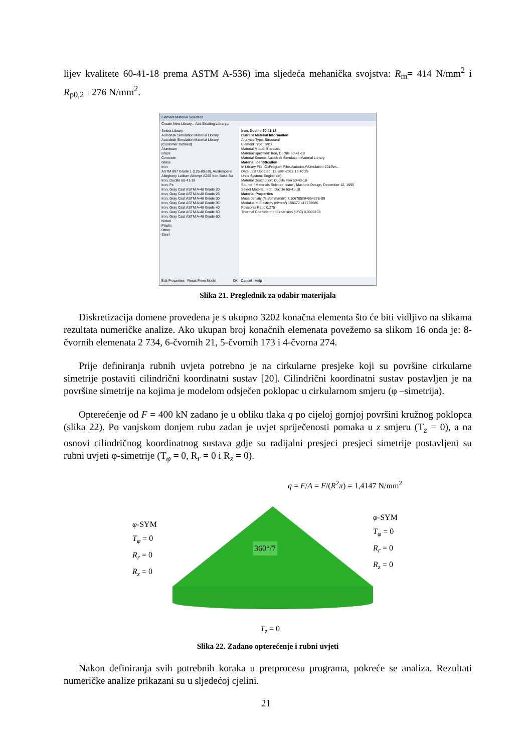lijev kvalitete 60-41-18 prema ASTM A-536) ima sljedeća mehanička svojstva: R<sub>m</sub>= 414 N/mm<sup>2</sup> i R<sub>p0,2</sub>= 276 N/mm<sup>2</sup>.
Element Material Selection
Create New Library... Add Existing Library...
Select Library
Autodesk Simulation Material Library
Autodesk Simulation Material Library
[Customer Defined]
Aluminum
Brass
Concrete
Glass
Iron
ASTM 897 Grade 1 (125-80-10), Austempere
Allegheny Ludlum Altempr A286 Iron-Base Su
Iron, Ductile 60-41-18
Iron, Fe
Iron, Gray Cast ASTM A-48 Grade 20
Iron, Gray Cast ASTM A-48 Grade 25
Iron, Gray Cast ASTM A-48 Grade 30
Iron, Gray Cast ASTM A-48 Grade 35
Iron, Gray Cast ASTM A-48 Grade 40
Iron, Gray Cast ASTM A-48 Grade 50
Iron, Gray Cast ASTM A-48 Grade 60
Nickel
Plastic
Other
Steel
Iron, Ductile 60-41-18
Current Material Information
Analysis Type: Structural
Element Type: Brick
Material Model: Standard
Material Specified: Iron, Ductile 60-41-18
Material Source: Autodesk Simulation Material Library
Material Identification
In Library File: C:\Program Files\Autodesk\Simulation 2016\m...
Date Last Updated: 12-SRP-2012 16:40:25
Units System: English (in)
Material Description: Ductile Iron 60-40-18
Source: "Materials Selector Issue", Machine Design, December 12, 1995
Select Material: Iron, Ductile 60-41-18
Material Properties
Mass density (N·s²/mm/mm³) 7,10678529486429E-09
Modulus of Elasticity (N/mm²) 158579,417733585
Poisson's Ratio 0,275
Thermal Coefficient of Expansion (1/°C) 0,0000108
Edit Properties Reset From Model OK Cancel Help
Slika 21. Preglednik za odabir materijala
Diskretizacija domene provedena je s ukupno 3202 konačna elementa što će biti vidljivo na slikama rezultata numeričke analize. Ako ukupan broj konačnih elemenata povežemo sa slikom 16 onda je: 8-čvornih elemenata 2 734, 6-čvornih 21, 5-čvornih 173 i 4-čvorna 274.
Prije definiranja rubnih uvjeta potrebno je na cirkularne presjeke koji su površine cirkularne simetrije postaviti cilindrični koordinatni sustav [20]. Cilindrični koordinatni sustav postavljen je na površine simetrije na kojima je modelom odsječen poklopac u cirkularnom smjeru (φ –simetrija).
Opterećenje od F = 400 kN zadano je u obliku tlaka q po cijeloj gornjoj površini kružnog poklopca (slika 22). Po vanjskom donjem rubu zadan je uvjet spriječenosti pomaka u z smjeru (T<sub>z</sub> = 0), a na osnovi cilindričnog koordinatnog sustava gdje su radijalni presjeci presjeci simetrije postavljeni su rubni uvjeti φ-simetrije (T<sub>φ</sub> = 0, R<sub>r</sub> = 0 i R<sub>z</sub> = 0).
q = F/A = F/(R<sup>2</sup>π) = 1,4147 N/mm<sup>2</sup>
φ-SYM
T<sub>φ</sub> = 0
R<sub>r</sub> = 0
R<sub>z</sub> = 0
360°/7
φ-SYM
T<sub>φ</sub> = 0
R<sub>r</sub> = 0
R<sub>z</sub> = 0
T<sub>z</sub> = 0
Slika 22. Zadano opterećenje i rubni uvjeti
Nakon definiranja svih potrebnih koraka u pretprocesu programa, pokreće se analiza. Rezultati numeričke analize prikazani su u sljedećoj cjelini.
21